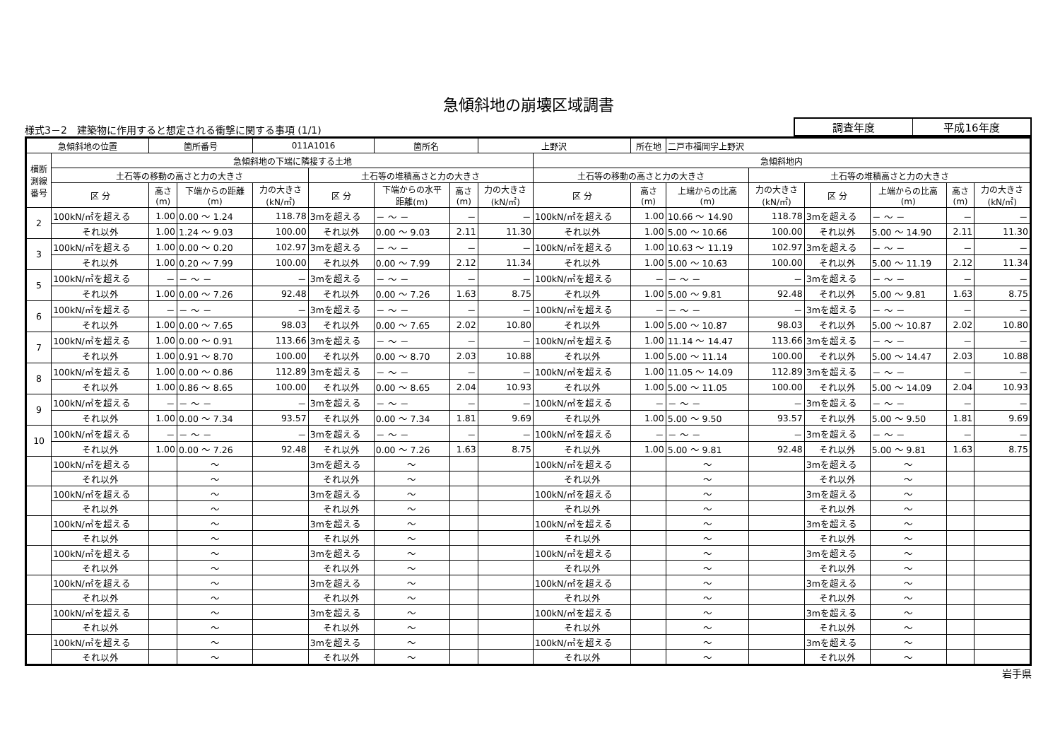急傾斜地の崩壊区域調書
様式3－2　建築物に作用すると想定される衝撃に関する事項 (1/1)
| 調査年度 | 平成16年度 |
| 急傾斜地の位置 | | 箇所番号 | | 011A1016 | | 箇所名 | | 上野沢 | | 所在地 | 二戸市福岡字上野沢 | | | | | |
| --- | --- | --- | --- | --- | --- | --- | --- | --- | --- | --- | --- | --- | --- | --- | --- | --- |
| 横断 測線 番号 | 急傾斜地の下端に隣接する土地 | | | | | | | | 急傾斜地内 | | | | | | | |
| | 土石等の移動の高さと力の大きさ | | | | 土石等の堆積高さと力の大きさ | | | | 土石等の移動の高さと力の大きさ | | | 土石等の堆積高さと力の大きさ | | | | |
| | 区 分 | 高さ (m) | 下端からの距離 (m) | 力の大きさ (kN/㎡) | 区 分 | 下端からの水平 距離(m) | 高さ (m) | 力の大きさ (kN/㎡) | 区 分 | 高さ (m) | 上端からの比高 (m) | 力の大きさ (kN/㎡) | 区 分 | 上端からの比高 (m) | 高さ (m) | 力の大きさ (kN/㎡) |
| 2 | 100kN/㎡を超える | 1.00 | 0.00 ～ 1.24 | 118.78 | 3mを超える | － ～ － | － | － | 100kN/㎡を超える | 1.00 | 10.66 ～ 14.90 | 118.78 | 3mを超える | － ～ － | － | － |
| | それ以外 | 1.00 | 1.24 ～ 9.03 | 100.00 | それ以外 | 0.00 ～ 9.03 | 2.11 | 11.30 | それ以外 | 1.00 | 5.00 ～ 10.66 | 100.00 | それ以外 | 5.00 ～ 14.90 | 2.11 | 11.30 |
| 3 | 100kN/㎡を超える | 1.00 | 0.00 ～ 0.20 | 102.97 | 3mを超える | － ～ － | － | － | 100kN/㎡を超える | 1.00 | 10.63 ～ 11.19 | 102.97 | 3mを超える | － ～ － | － | － |
| | それ以外 | 1.00 | 0.20 ～ 7.99 | 100.00 | それ以外 | 0.00 ～ 7.99 | 2.12 | 11.34 | それ以外 | 1.00 | 5.00 ～ 10.63 | 100.00 | それ以外 | 5.00 ～ 11.19 | 2.12 | 11.34 |
| 5 | 100kN/㎡を超える | － | － ～ － | － | 3mを超える | － ～ － | － | － | 100kN/㎡を超える | － | － ～ － | － | 3mを超える | － ～ － | － | － |
| | それ以外 | 1.00 | 0.00 ～ 7.26 | 92.48 | それ以外 | 0.00 ～ 7.26 | 1.63 | 8.75 | それ以外 | 1.00 | 5.00 ～ 9.81 | 92.48 | それ以外 | 5.00 ～ 9.81 | 1.63 | 8.75 |
| 6 | 100kN/㎡を超える | － | － ～ － | － | 3mを超える | － ～ － | － | － | 100kN/㎡を超える | － | － ～ － | － | 3mを超える | － ～ － | － | － |
| | それ以外 | 1.00 | 0.00 ～ 7.65 | 98.03 | それ以外 | 0.00 ～ 7.65 | 2.02 | 10.80 | それ以外 | 1.00 | 5.00 ～ 10.87 | 98.03 | それ以外 | 5.00 ～ 10.87 | 2.02 | 10.80 |
| 7 | 100kN/㎡を超える | 1.00 | 0.00 ～ 0.91 | 113.66 | 3mを超える | － ～ － | － | － | 100kN/㎡を超える | 1.00 | 11.14 ～ 14.47 | 113.66 | 3mを超える | － ～ － | － | － |
| | それ以外 | 1.00 | 0.91 ～ 8.70 | 100.00 | それ以外 | 0.00 ～ 8.70 | 2.03 | 10.88 | それ以外 | 1.00 | 5.00 ～ 11.14 | 100.00 | それ以外 | 5.00 ～ 14.47 | 2.03 | 10.88 |
| 8 | 100kN/㎡を超える | 1.00 | 0.00 ～ 0.86 | 112.89 | 3mを超える | － ～ － | － | － | 100kN/㎡を超える | 1.00 | 11.05 ～ 14.09 | 112.89 | 3mを超える | － ～ － | － | － |
| | それ以外 | 1.00 | 0.86 ～ 8.65 | 100.00 | それ以外 | 0.00 ～ 8.65 | 2.04 | 10.93 | それ以外 | 1.00 | 5.00 ～ 11.05 | 100.00 | それ以外 | 5.00 ～ 14.09 | 2.04 | 10.93 |
| 9 | 100kN/㎡を超える | － | － ～ － | － | 3mを超える | － ～ － | － | － | 100kN/㎡を超える | － | － ～ － | － | 3mを超える | － ～ － | － | － |
| | それ以外 | 1.00 | 0.00 ～ 7.34 | 93.57 | それ以外 | 0.00 ～ 7.34 | 1.81 | 9.69 | それ以外 | 1.00 | 5.00 ～ 9.50 | 93.57 | それ以外 | 5.00 ～ 9.50 | 1.81 | 9.69 |
| 10 | 100kN/㎡を超える | － | － ～ － | － | 3mを超える | － ～ － | － | － | 100kN/㎡を超える | － | － ～ － | － | 3mを超える | － ～ － | － | － |
| | それ以外 | 1.00 | 0.00 ～ 7.26 | 92.48 | それ以外 | 0.00 ～ 7.26 | 1.63 | 8.75 | それ以外 | 1.00 | 5.00 ～ 9.81 | 92.48 | それ以外 | 5.00 ～ 9.81 | 1.63 | 8.75 |
| | 100kN/㎡を超える | | ～ | | 3mを超える | ～ | | | 100kN/㎡を超える | | ～ | | 3mを超える | ～ | | |
| | それ以外 | | ～ | | それ以外 | ～ | | | それ以外 | | ～ | | それ以外 | ～ | | |
| | 100kN/㎡を超える | | ～ | | 3mを超える | ～ | | | 100kN/㎡を超える | | ～ | | 3mを超える | ～ | | |
| | それ以外 | | ～ | | それ以外 | ～ | | | それ以外 | | ～ | | それ以外 | ～ | | |
| | 100kN/㎡を超える | | ～ | | 3mを超える | ～ | | | 100kN/㎡を超える | | ～ | | 3mを超える | ～ | | |
| | それ以外 | | ～ | | それ以外 | ～ | | | それ以外 | | ～ | | それ以外 | ～ | | |
| | 100kN/㎡を超える | | ～ | | 3mを超える | ～ | | | 100kN/㎡を超える | | ～ | | 3mを超える | ～ | | |
| | それ以外 | | ～ | | それ以外 | ～ | | | それ以外 | | ～ | | それ以外 | ～ | | |
| | 100kN/㎡を超える | | ～ | | 3mを超える | ～ | | | 100kN/㎡を超える | | ～ | | 3mを超える | ～ | | |
| | それ以外 | | ～ | | それ以外 | ～ | | | それ以外 | | ～ | | それ以外 | ～ | | |
| | 100kN/㎡を超える | | ～ | | 3mを超える | ～ | | | 100kN/㎡を超える | | ～ | | 3mを超える | ～ | | |
| | それ以外 | | ～ | | それ以外 | ～ | | | それ以外 | | ～ | | それ以外 | ～ | | |
| | 100kN/㎡を超える | | ～ | | 3mを超える | ～ | | | 100kN/㎡を超える | | ～ | | 3mを超える | ～ | | |
| | それ以外 | | ～ | | それ以外 | ～ | | | それ以外 | | ～ | | それ以外 | ～ | | |
岩手県